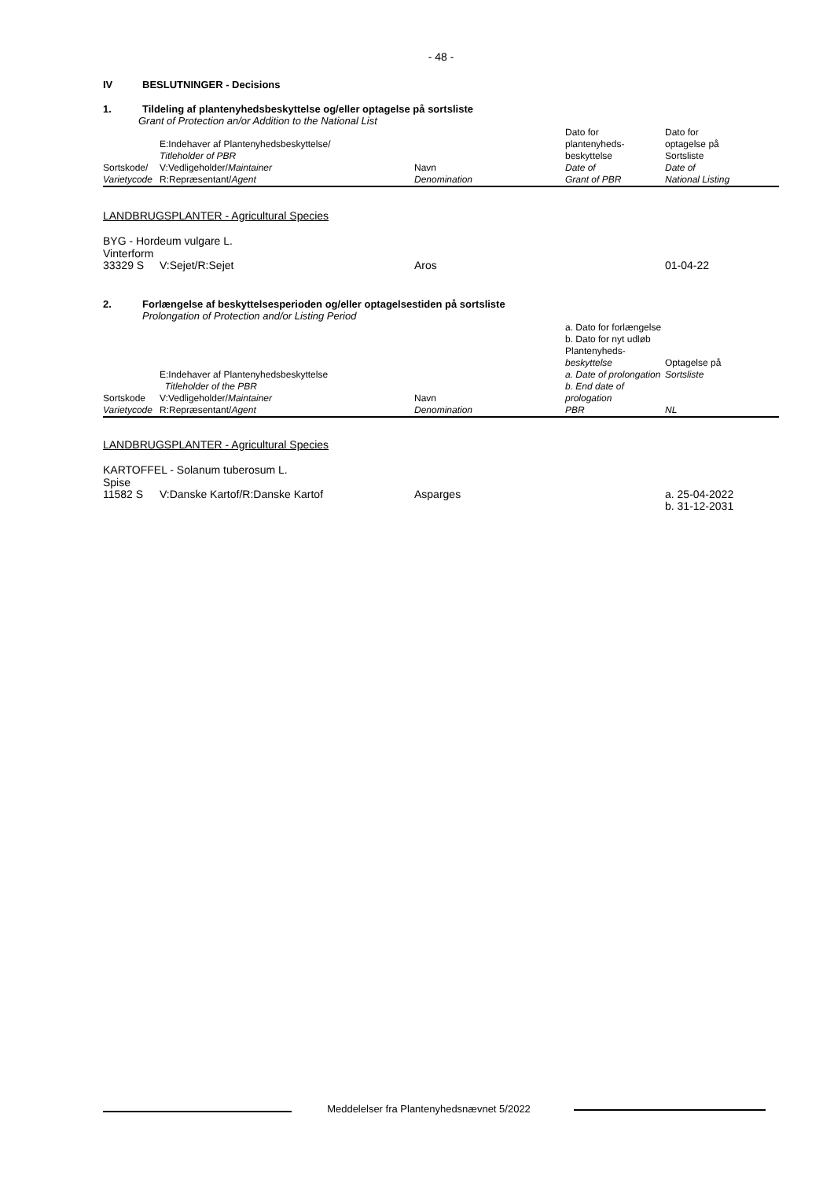- 48 -
IV BESLUTNINGER - Decisions
1. Tildeling af plantenyhedsbeskyttelse og/eller optagelse på sortsliste
Grant of Protection an/or Addition to the National List
| Sortskode/ Varietycode | E:Indehaver af Plantenyhedsbeskyttelse/ Titleholder of PBR V:Vedligeholder/ Maintainer R:Repræsentant/ Agent | Navn Denomination | Dato for plantenyheds- beskyttelse Date of Grant of PBR | Dato for optagelse på Sortsliste Date of National Listing |
LANDBRUGSPLANTER - Agricultural Species
BYG - Hordeum vulgare L.
Vinterform
| 33329 S | V:Sejet/R:Sejet | Aros | 01-04-22 |
2. Forlængelse af beskyttelsesperioden og/eller optagelsestiden på sortsliste
Prolongation of Protection and/or Listing Period
| Sortskode Varietycode | E:Indehaver af Plantenyhedsbeskyttelse Titleholder of the PBR V:Vedligeholder/ Maintainer R:Repræsentant/ Agent | Navn Denomination | a. Dato for forlængelse b. Dato for nyt udløb Plantenyheds- beskyttelse a. Date of prolongation b. End date of prologation PBR | Optagelse på Sortsliste NL |
LANDBRUGSPLANTER - Agricultural Species
KARTOFFEL - Solanum tuberosum L.
Spise
| 11582 S | V:Danske Kartof/R:Danske Kartof | Asparges | a. 25-04-2022 b. 31-12-2031 |
Meddelelser fra Plantenyhedsnævnet 5/2022